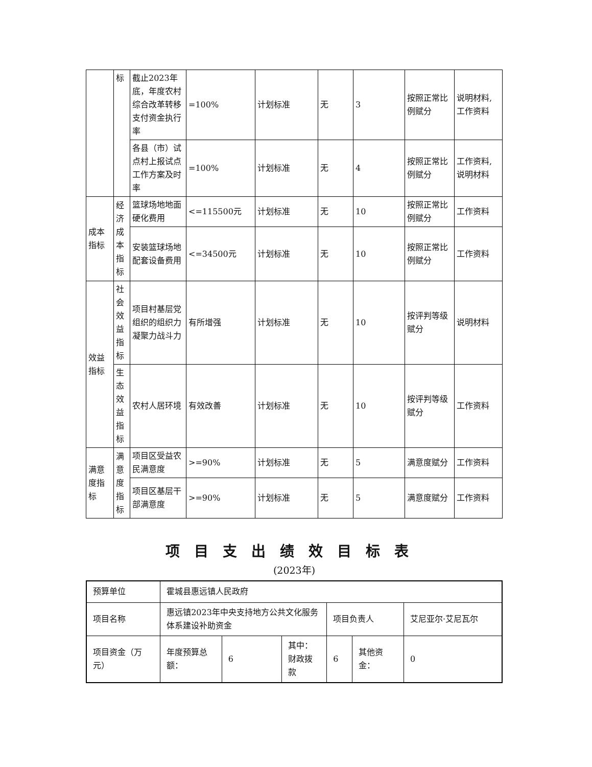| | 标 | 截止2023年底，年度农村综合改革转移支付资金执行率 | =100% | 计划标准 | 无 | 3 | 按照正常比例赋分 | 说明材料,工作资料 |
| | | 各县（市）试点村上报试点工作方案及时率 | =100% | 计划标准 | 无 | 4 | 按照正常比例赋分 | 工作资料,说明材料 |
| 成本指标 | 经济成本指标 | 篮球场地地面硬化费用 | <=115500元 | 计划标准 | 无 | 10 | 按照正常比例赋分 | 工作资料 |
| | | 安装篮球场地配套设备费用 | <=34500元 | 计划标准 | 无 | 10 | 按照正常比例赋分 | 工作资料 |
| 效益指标 | 社会效益指标 | 项目村基层党组织的组织力凝聚力战斗力 | 有所增强 | 计划标准 | 无 | 10 | 按评判等级赋分 | 说明材料 |
| | 生态效益指标 | 农村人居环境 | 有效改善 | 计划标准 | 无 | 10 | 按评判等级赋分 | 工作资料 |
| 满意度指标 | 满意度指标 | 项目区受益农民满意度 | >=90% | 计划标准 | 无 | 5 | 满意度赋分 | 工作资料 |
| | | 项目区基层干部满意度 | >=90% | 计划标准 | 无 | 5 | 满意度赋分 | 工作资料 |
项目支出绩效目标表
(2023年)
| 预算单位 | 霍城县惠远镇人民政府 | | | | | |
| 项目名称 | 惠远镇2023年中央支持地方公共文化服务体系建设补助资金 | | | 项目负责人 | | 艾尼亚尔·艾尼瓦尔 |
| 项目资金（万元） | 年度预算总额： | 6 | 其中：财政拨款 | 6 | 其他资金： | 0 |